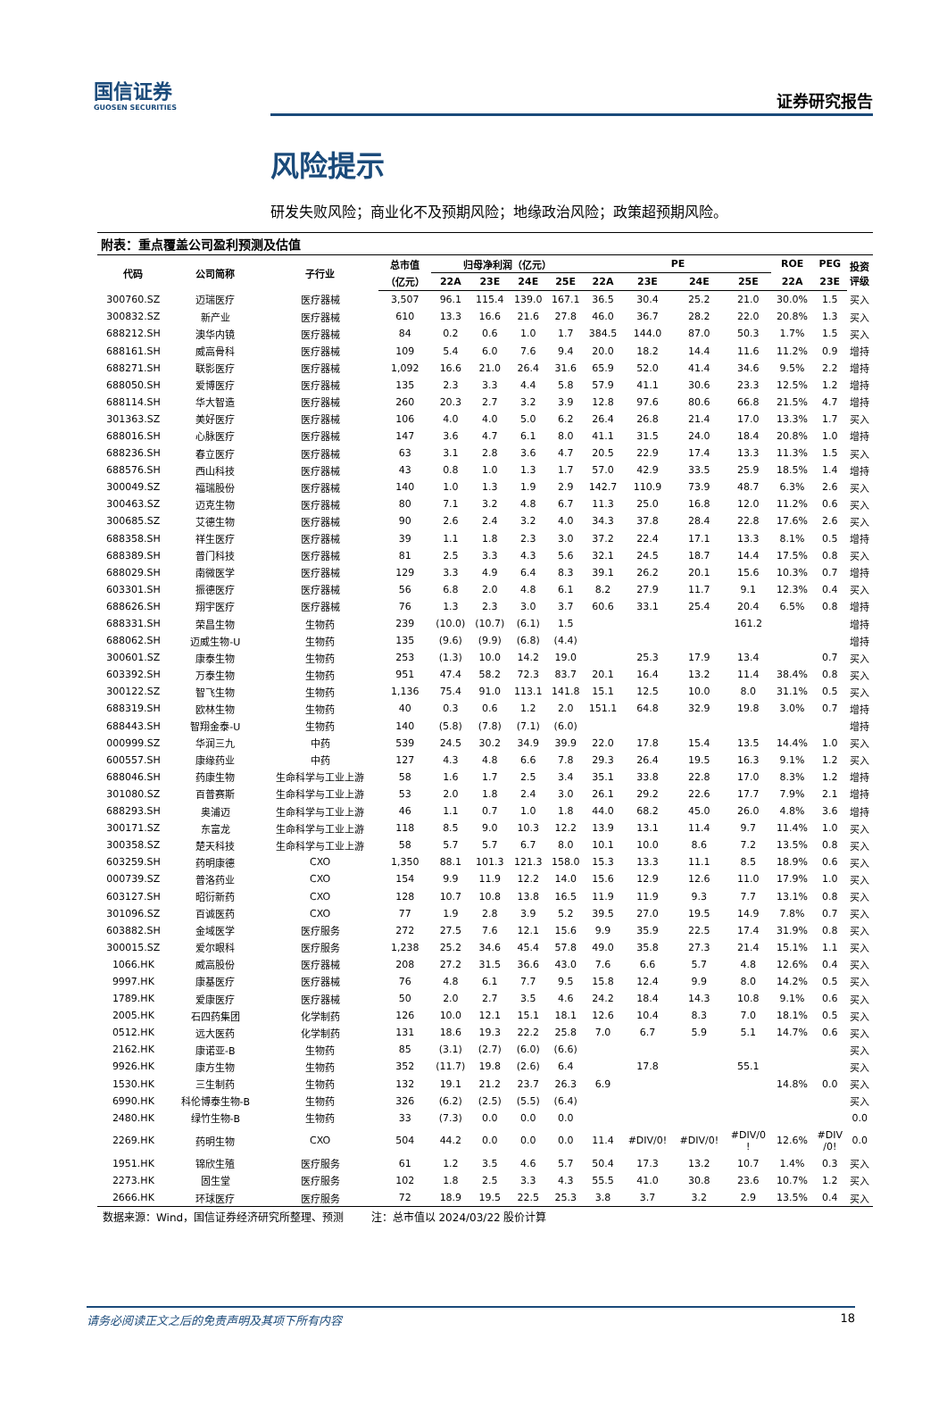国信证券
GUOSEN SECURITIES
证券研究报告
风险提示
研发失败风险；商业化不及预期风险；地缘政治风险；政策超预期风险。
附表：重点覆盖公司盈利预测及估值
| 代码 | 公司简称 | 子行业 | 总市值 | 归母净利润（亿元） | | | | PE | | | | ROE | PEG | 投资 评级 |
| --- | --- | --- | --- | --- | --- | --- | --- | --- | --- | --- | --- | --- | --- | --- |
| | | | （亿元） | 22A | 23E | 24E | 25E | 22A | 23E | 24E | 25E | 22A | 23E | |
| 300760.SZ | 迈瑞医疗 | 医疗器械 | 3,507 | 96.1 | 115.4 | 139.0 | 167.1 | 36.5 | 30.4 | 25.2 | 21.0 | 30.0% | 1.5 | 买入 |
| 300832.SZ | 新产业 | 医疗器械 | 610 | 13.3 | 16.6 | 21.6 | 27.8 | 46.0 | 36.7 | 28.2 | 22.0 | 20.8% | 1.3 | 买入 |
| 688212.SH | 澳华内镜 | 医疗器械 | 84 | 0.2 | 0.6 | 1.0 | 1.7 | 384.5 | 144.0 | 87.0 | 50.3 | 1.7% | 1.5 | 买入 |
| 688161.SH | 威高骨科 | 医疗器械 | 109 | 5.4 | 6.0 | 7.6 | 9.4 | 20.0 | 18.2 | 14.4 | 11.6 | 11.2% | 0.9 | 增持 |
| 688271.SH | 联影医疗 | 医疗器械 | 1,092 | 16.6 | 21.0 | 26.4 | 31.6 | 65.9 | 52.0 | 41.4 | 34.6 | 9.5% | 2.2 | 增持 |
| 688050.SH | 爱博医疗 | 医疗器械 | 135 | 2.3 | 3.3 | 4.4 | 5.8 | 57.9 | 41.1 | 30.6 | 23.3 | 12.5% | 1.2 | 增持 |
| 688114.SH | 华大智造 | 医疗器械 | 260 | 20.3 | 2.7 | 3.2 | 3.9 | 12.8 | 97.6 | 80.6 | 66.8 | 21.5% | 4.7 | 增持 |
| 301363.SZ | 美好医疗 | 医疗器械 | 106 | 4.0 | 4.0 | 5.0 | 6.2 | 26.4 | 26.8 | 21.4 | 17.0 | 13.3% | 1.7 | 买入 |
| 688016.SH | 心脉医疗 | 医疗器械 | 147 | 3.6 | 4.7 | 6.1 | 8.0 | 41.1 | 31.5 | 24.0 | 18.4 | 20.8% | 1.0 | 增持 |
| 688236.SH | 春立医疗 | 医疗器械 | 63 | 3.1 | 2.8 | 3.6 | 4.7 | 20.5 | 22.9 | 17.4 | 13.3 | 11.3% | 1.5 | 买入 |
| 688576.SH | 西山科技 | 医疗器械 | 43 | 0.8 | 1.0 | 1.3 | 1.7 | 57.0 | 42.9 | 33.5 | 25.9 | 18.5% | 1.4 | 增持 |
| 300049.SZ | 福瑞股份 | 医疗器械 | 140 | 1.0 | 1.3 | 1.9 | 2.9 | 142.7 | 110.9 | 73.9 | 48.7 | 6.3% | 2.6 | 买入 |
| 300463.SZ | 迈克生物 | 医疗器械 | 80 | 7.1 | 3.2 | 4.8 | 6.7 | 11.3 | 25.0 | 16.8 | 12.0 | 11.2% | 0.6 | 买入 |
| 300685.SZ | 艾德生物 | 医疗器械 | 90 | 2.6 | 2.4 | 3.2 | 4.0 | 34.3 | 37.8 | 28.4 | 22.8 | 17.6% | 2.6 | 买入 |
| 688358.SH | 祥生医疗 | 医疗器械 | 39 | 1.1 | 1.8 | 2.3 | 3.0 | 37.2 | 22.4 | 17.1 | 13.3 | 8.1% | 0.5 | 增持 |
| 688389.SH | 普门科技 | 医疗器械 | 81 | 2.5 | 3.3 | 4.3 | 5.6 | 32.1 | 24.5 | 18.7 | 14.4 | 17.5% | 0.8 | 买入 |
| 688029.SH | 南微医学 | 医疗器械 | 129 | 3.3 | 4.9 | 6.4 | 8.3 | 39.1 | 26.2 | 20.1 | 15.6 | 10.3% | 0.7 | 增持 |
| 603301.SH | 振德医疗 | 医疗器械 | 56 | 6.8 | 2.0 | 4.8 | 6.1 | 8.2 | 27.9 | 11.7 | 9.1 | 12.3% | 0.4 | 买入 |
| 688626.SH | 翔宇医疗 | 医疗器械 | 76 | 1.3 | 2.3 | 3.0 | 3.7 | 60.6 | 33.1 | 25.4 | 20.4 | 6.5% | 0.8 | 增持 |
| 688331.SH | 荣昌生物 | 生物药 | 239 | (10.0) | (10.7) | (6.1) | 1.5 | | | | 161.2 | | | 增持 |
| 688062.SH | 迈威生物-U | 生物药 | 135 | (9.6) | (9.9) | (6.8) | (4.4) | | | | | | | 增持 |
| 300601.SZ | 康泰生物 | 生物药 | 253 | (1.3) | 10.0 | 14.2 | 19.0 | | 25.3 | 17.9 | 13.4 | | 0.7 | 买入 |
| 603392.SH | 万泰生物 | 生物药 | 951 | 47.4 | 58.2 | 72.3 | 83.7 | 20.1 | 16.4 | 13.2 | 11.4 | 38.4% | 0.8 | 买入 |
| 300122.SZ | 智飞生物 | 生物药 | 1,136 | 75.4 | 91.0 | 113.1 | 141.8 | 15.1 | 12.5 | 10.0 | 8.0 | 31.1% | 0.5 | 买入 |
| 688319.SH | 欧林生物 | 生物药 | 40 | 0.3 | 0.6 | 1.2 | 2.0 | 151.1 | 64.8 | 32.9 | 19.8 | 3.0% | 0.7 | 增持 |
| 688443.SH | 智翔金泰-U | 生物药 | 140 | (5.8) | (7.8) | (7.1) | (6.0) | | | | | | | 增持 |
| 000999.SZ | 华润三九 | 中药 | 539 | 24.5 | 30.2 | 34.9 | 39.9 | 22.0 | 17.8 | 15.4 | 13.5 | 14.4% | 1.0 | 买入 |
| 600557.SH | 康缘药业 | 中药 | 127 | 4.3 | 4.8 | 6.6 | 7.8 | 29.3 | 26.4 | 19.5 | 16.3 | 9.1% | 1.2 | 买入 |
| 688046.SH | 药康生物 | 生命科学与工业上游 | 58 | 1.6 | 1.7 | 2.5 | 3.4 | 35.1 | 33.8 | 22.8 | 17.0 | 8.3% | 1.2 | 增持 |
| 301080.SZ | 百普赛斯 | 生命科学与工业上游 | 53 | 2.0 | 1.8 | 2.4 | 3.0 | 26.1 | 29.2 | 22.6 | 17.7 | 7.9% | 2.1 | 增持 |
| 688293.SH | 奥浦迈 | 生命科学与工业上游 | 46 | 1.1 | 0.7 | 1.0 | 1.8 | 44.0 | 68.2 | 45.0 | 26.0 | 4.8% | 3.6 | 增持 |
| 300171.SZ | 东富龙 | 生命科学与工业上游 | 118 | 8.5 | 9.0 | 10.3 | 12.2 | 13.9 | 13.1 | 11.4 | 9.7 | 11.4% | 1.0 | 买入 |
| 300358.SZ | 楚天科技 | 生命科学与工业上游 | 58 | 5.7 | 5.7 | 6.7 | 8.0 | 10.1 | 10.0 | 8.6 | 7.2 | 13.5% | 0.8 | 买入 |
| 603259.SH | 药明康德 | CXO | 1,350 | 88.1 | 101.3 | 121.3 | 158.0 | 15.3 | 13.3 | 11.1 | 8.5 | 18.9% | 0.6 | 买入 |
| 000739.SZ | 普洛药业 | CXO | 154 | 9.9 | 11.9 | 12.2 | 14.0 | 15.6 | 12.9 | 12.6 | 11.0 | 17.9% | 1.0 | 买入 |
| 603127.SH | 昭衍新药 | CXO | 128 | 10.7 | 10.8 | 13.8 | 16.5 | 11.9 | 11.9 | 9.3 | 7.7 | 13.1% | 0.8 | 买入 |
| 301096.SZ | 百诚医药 | CXO | 77 | 1.9 | 2.8 | 3.9 | 5.2 | 39.5 | 27.0 | 19.5 | 14.9 | 7.8% | 0.7 | 买入 |
| 603882.SH | 金域医学 | 医疗服务 | 272 | 27.5 | 7.6 | 12.1 | 15.6 | 9.9 | 35.9 | 22.5 | 17.4 | 31.9% | 0.8 | 买入 |
| 300015.SZ | 爱尔眼科 | 医疗服务 | 1,238 | 25.2 | 34.6 | 45.4 | 57.8 | 49.0 | 35.8 | 27.3 | 21.4 | 15.1% | 1.1 | 买入 |
| 1066.HK | 威高股份 | 医疗器械 | 208 | 27.2 | 31.5 | 36.6 | 43.0 | 7.6 | 6.6 | 5.7 | 4.8 | 12.6% | 0.4 | 买入 |
| 9997.HK | 康基医疗 | 医疗器械 | 76 | 4.8 | 6.1 | 7.7 | 9.5 | 15.8 | 12.4 | 9.9 | 8.0 | 14.2% | 0.5 | 买入 |
| 1789.HK | 爱康医疗 | 医疗器械 | 50 | 2.0 | 2.7 | 3.5 | 4.6 | 24.2 | 18.4 | 14.3 | 10.8 | 9.1% | 0.6 | 买入 |
| 2005.HK | 石四药集团 | 化学制药 | 126 | 10.0 | 12.1 | 15.1 | 18.1 | 12.6 | 10.4 | 8.3 | 7.0 | 18.1% | 0.5 | 买入 |
| 0512.HK | 远大医药 | 化学制药 | 131 | 18.6 | 19.3 | 22.2 | 25.8 | 7.0 | 6.7 | 5.9 | 5.1 | 14.7% | 0.6 | 买入 |
| 2162.HK | 康诺亚-B | 生物药 | 85 | (3.1) | (2.7) | (6.0) | (6.6) | | | | | | | 买入 |
| 9926.HK | 康方生物 | 生物药 | 352 | (11.7) | 19.8 | (2.6) | 6.4 | | 17.8 | | 55.1 | | | 买入 |
| 1530.HK | 三生制药 | 生物药 | 132 | 19.1 | 21.2 | 23.7 | 26.3 | 6.9 | | | | 14.8% | 0.0 | 买入 |
| 6990.HK | 科伦博泰生物-B | 生物药 | 326 | (6.2) | (2.5) | (5.5) | (6.4) | | | | | | | 买入 |
| 2480.HK | 绿竹生物-B | 生物药 | 33 | (7.3) | 0.0 | 0.0 | 0.0 | | | | | | | 0.0 |
| 2269.HK | 药明生物 | CXO | 504 | 44.2 | 0.0 | 0.0 | 0.0 | 11.4 | #DIV/0! | #DIV/0! | #DIV/0 ! | 12.6% | #DIV /0! | 0.0 |
| 1951.HK | 锦欣生殖 | 医疗服务 | 61 | 1.2 | 3.5 | 4.6 | 5.7 | 50.4 | 17.3 | 13.2 | 10.7 | 1.4% | 0.3 | 买入 |
| 2273.HK | 固生堂 | 医疗服务 | 102 | 1.8 | 2.5 | 3.3 | 4.3 | 55.5 | 41.0 | 30.8 | 23.6 | 10.7% | 1.2 | 买入 |
| 2666.HK | 环球医疗 | 医疗服务 | 72 | 18.9 | 19.5 | 22.5 | 25.3 | 3.8 | 3.7 | 3.2 | 2.9 | 13.5% | 0.4 | 买入 |
数据来源：Wind，国信证券经济研究所整理、预测 注：总市值以 2024/03/22 股价计算
请务必阅读正文之后的免责声明及其项下所有内容 18